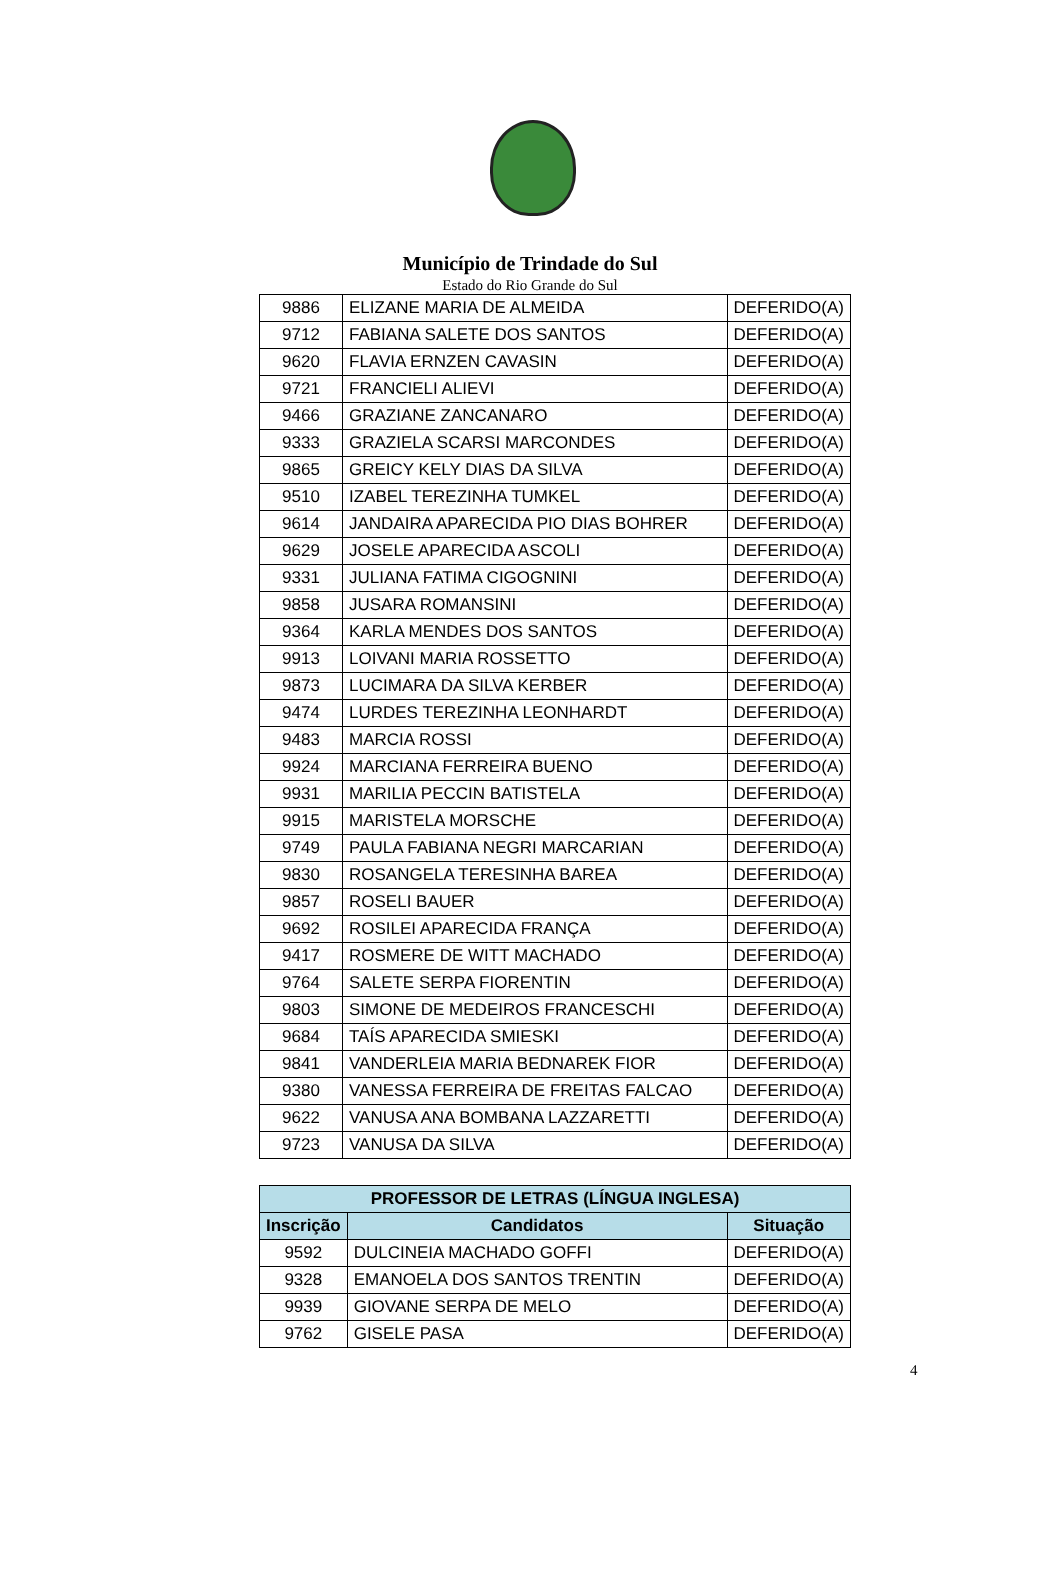Município de Trindade do Sul
Estado do Rio Grande do Sul
| 9886 | ELIZANE MARIA DE ALMEIDA | DEFERIDO(A) |
| 9712 | FABIANA SALETE DOS SANTOS | DEFERIDO(A) |
| 9620 | FLAVIA ERNZEN CAVASIN | DEFERIDO(A) |
| 9721 | FRANCIELI ALIEVI | DEFERIDO(A) |
| 9466 | GRAZIANE ZANCANARO | DEFERIDO(A) |
| 9333 | GRAZIELA SCARSI MARCONDES | DEFERIDO(A) |
| 9865 | GREICY KELY DIAS DA SILVA | DEFERIDO(A) |
| 9510 | IZABEL TEREZINHA TUMKEL | DEFERIDO(A) |
| 9614 | JANDAIRA APARECIDA PIO DIAS BOHRER | DEFERIDO(A) |
| 9629 | JOSELE APARECIDA ASCOLI | DEFERIDO(A) |
| 9331 | JULIANA FATIMA CIGOGNINI | DEFERIDO(A) |
| 9858 | JUSARA ROMANSINI | DEFERIDO(A) |
| 9364 | KARLA MENDES DOS SANTOS | DEFERIDO(A) |
| 9913 | LOIVANI MARIA ROSSETTO | DEFERIDO(A) |
| 9873 | LUCIMARA DA SILVA KERBER | DEFERIDO(A) |
| 9474 | LURDES TEREZINHA LEONHARDT | DEFERIDO(A) |
| 9483 | MARCIA ROSSI | DEFERIDO(A) |
| 9924 | MARCIANA FERREIRA BUENO | DEFERIDO(A) |
| 9931 | MARILIA PECCIN BATISTELA | DEFERIDO(A) |
| 9915 | MARISTELA MORSCHE | DEFERIDO(A) |
| 9749 | PAULA FABIANA NEGRI MARCARIAN | DEFERIDO(A) |
| 9830 | ROSANGELA TERESINHA BAREA | DEFERIDO(A) |
| 9857 | ROSELI BAUER | DEFERIDO(A) |
| 9692 | ROSILEI APARECIDA FRANÇA | DEFERIDO(A) |
| 9417 | ROSMERE DE WITT MACHADO | DEFERIDO(A) |
| 9764 | SALETE SERPA FIORENTIN | DEFERIDO(A) |
| 9803 | SIMONE DE MEDEIROS FRANCESCHI | DEFERIDO(A) |
| 9684 | TAÍS APARECIDA SMIESKI | DEFERIDO(A) |
| 9841 | VANDERLEIA MARIA BEDNAREK FIOR | DEFERIDO(A) |
| 9380 | VANESSA FERREIRA DE FREITAS FALCAO | DEFERIDO(A) |
| 9622 | VANUSA ANA BOMBANA LAZZARETTI | DEFERIDO(A) |
| 9723 | VANUSA DA SILVA | DEFERIDO(A) |
| PROFESSOR DE LETRAS (LÍNGUA INGLESA) | | |
| --- | --- | --- |
| Inscrição | Candidatos | Situação |
| 9592 | DULCINEIA MACHADO GOFFI | DEFERIDO(A) |
| 9328 | EMANOELA DOS SANTOS TRENTIN | DEFERIDO(A) |
| 9939 | GIOVANE SERPA DE MELO | DEFERIDO(A) |
| 9762 | GISELE PASA | DEFERIDO(A) |
4